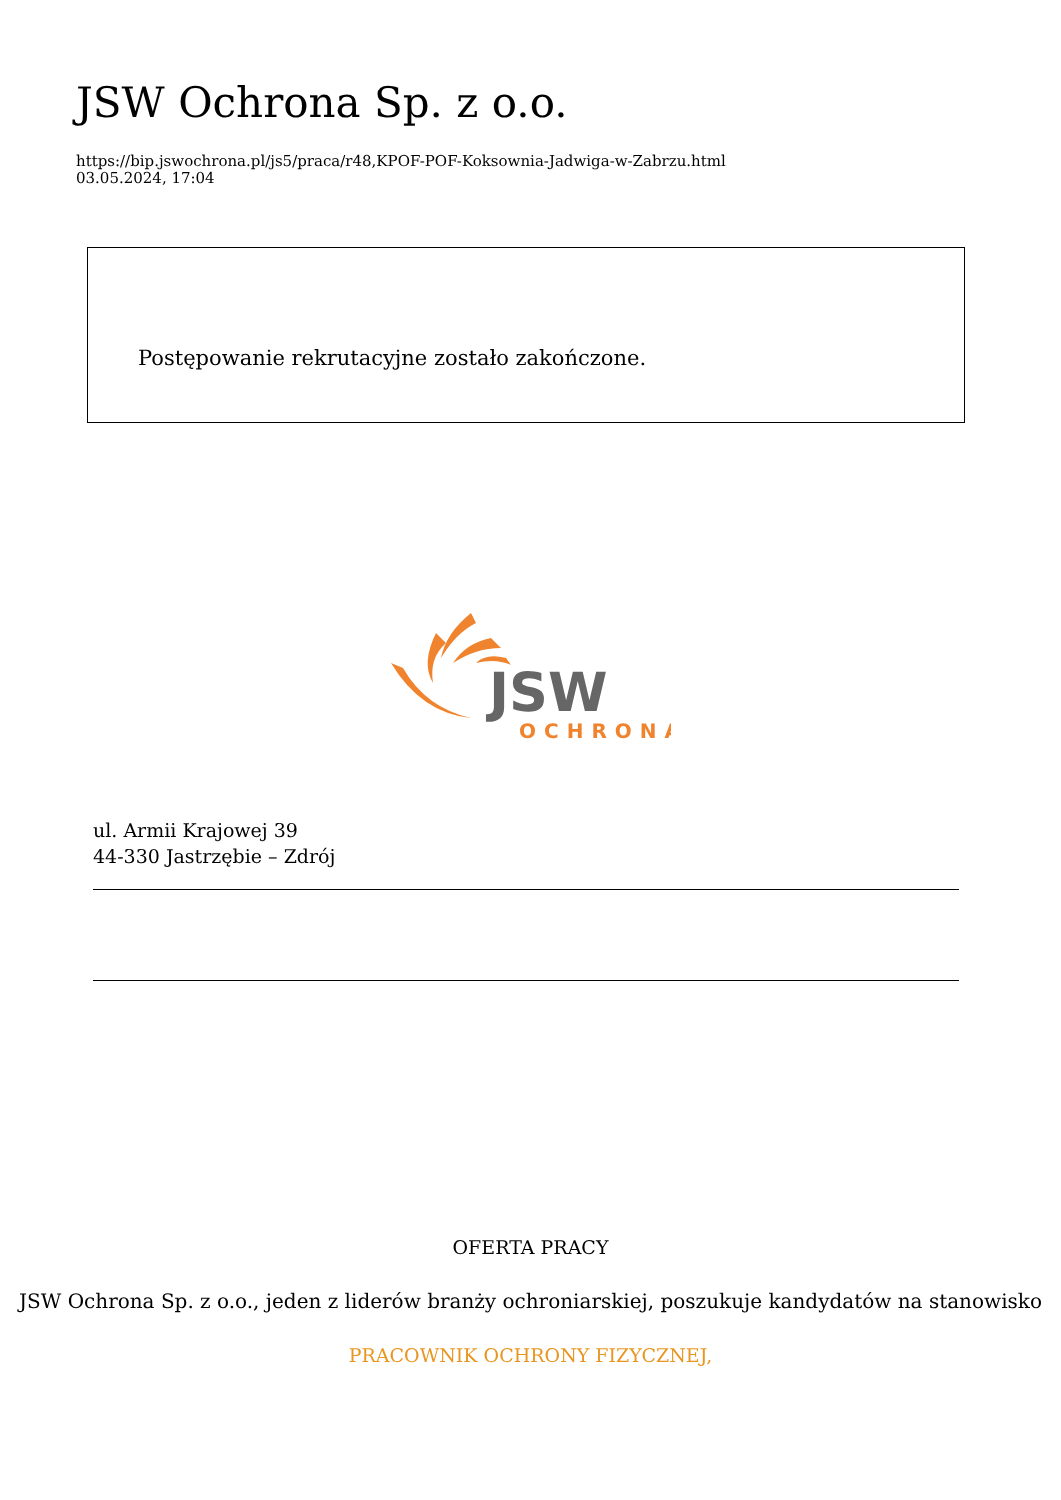JSW Ochrona Sp. z o.o.
https://bip.jswochrona.pl/js5/praca/r48,KPOF-POF-Koksownia-Jadwiga-w-Zabrzu.html
03.05.2024, 17:04
Postępowanie rekrutacyjne zostało zakończone.
JSW
OCHRONA
ul. Armii Krajowej 39
44-330 Jastrzębie – Zdrój
OFERTA PRACY
JSW Ochrona Sp. z o.o., jeden z liderów branży ochroniarskiej, poszukuje kandydatów na stanowisko
PRACOWNIK OCHRONY FIZYCZNEJ,